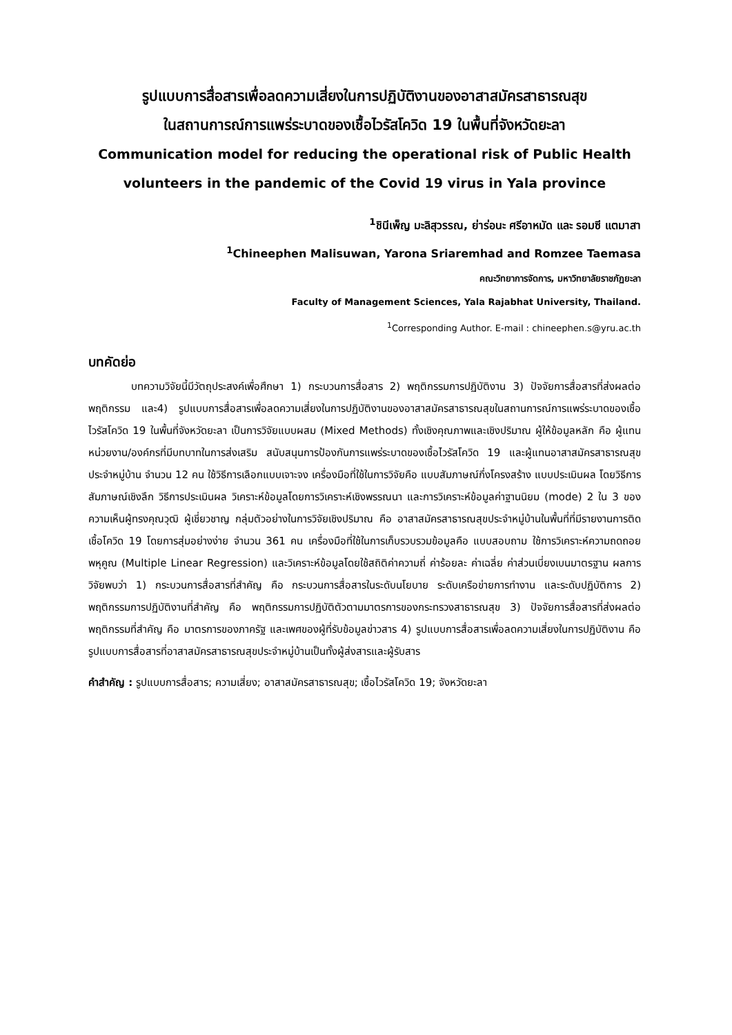รูปแบบการสื่อสารเพื่อลดความเสี่ยงในการปฏิบัติงานของอาสาสมัครสาธารณสุข
ในสถานการณ์การแพร่ระบาดของเชื้อไวรัสโควิด 19 ในพื้นที่จังหวัดยะลา
Communication model for reducing the operational risk of Public Health
volunteers in the pandemic of the Covid 19 virus in Yala province
<sup>1</sup> ชินีเพ็ญ มะลิสุวรรณ, ย่าร่อนะ ศรีอาหมัด และ รอมซี แตมาสา
<sup>1</sup> Chineephen Malisuwan, Yarona Sriaremhad and Romzee Taemasa
คณะวิทยาการจัดการ, มหาวิทยาลัยราชภัฏยะลา
Faculty of Management Sciences, Yala Rajabhat University, Thailand.
<sup>1</sup> Corresponding Author. E-mail : chineephen.s@yru.ac.th
บทคัดย่อ
บทความวิจัยนี้มีวัตถุประสงค์เพื่อศึกษา 1) กระบวนการสื่อสาร 2) พฤติกรรมการปฏิบัติงาน 3) ปัจจัยการสื่อสารที่ส่งผลต่อพฤติกรรม และ4) รูปแบบการสื่อสารเพื่อลดความเสี่ยงในการปฏิบัติงานของอาสาสมัครสาธารณสุขในสถานการณ์การแพร่ระบาดของเชื้อไวรัสโควิด 19 ในพื้นที่จังหวัดยะลา เป็นการวิจัยแบบผสม (Mixed Methods) ทั้งเชิงคุณภาพและเชิงปริมาณ ผู้ให้ข้อมูลหลัก คือ ผู้แทนหน่วยงาน/องค์กรที่มีบทบาทในการส่งเสริม สนับสนุนการป้องกันการแพร่ระบาดของเชื้อไวรัสโควิด 19 และผู้แทนอาสาสมัครสาธารณสุขประจำหมู่บ้าน จำนวน 12 คน ใช้วิธีการเลือกแบบเจาะจง เครื่องมือที่ใช้ในการวิจัยคือ แบบสัมภาษณ์กึ่งโครงสร้าง แบบประเมินผล โดยวิธีการสัมภาษณ์เชิงลึก วิธีการประเมินผล วิเคราะห์ข้อมูลโดยการวิเคราะห์เชิงพรรณนา และการวิเคราะห์ข้อมูลค่าฐานนิยม (mode) 2 ใน 3 ของความเห็นผู้ทรงคุณวุฒิ ผู้เชี่ยวชาญ กลุ่มตัวอย่างในการวิจัยเชิงปริมาณ คือ อาสาสมัครสาธารณสุขประจำหมู่บ้านในพื้นที่ที่มีรายงานการติดเชื้อโควิด 19 โดยการสุ่มอย่างง่าย จำนวน 361 คน เครื่องมือที่ใช้ในการเก็บรวบรวมข้อมูลคือ แบบสอบถาม ใช้การวิเคราะห์ความถดถอยพหุคูณ (Multiple Linear Regression) และวิเคราะห์ข้อมูลโดยใช้สถิติค่าความถี่ ค่าร้อยละ ค่าเฉลี่ย ค่าส่วนเบี่ยงเบนมาตรฐาน ผลการวิจัยพบว่า 1) กระบวนการสื่อสารที่สำคัญ คือ กระบวนการสื่อสารในระดับนโยบาย ระดับเครือข่ายการทำงาน และระดับปฏิบัติการ 2) พฤติกรรมการปฏิบัติงานที่สำคัญ คือ พฤติกรรมการปฏิบัติตัวตามมาตรการของกระทรวงสาธารณสุข 3) ปัจจัยการสื่อสารที่ส่งผลต่อพฤติกรรมที่สำคัญ คือ มาตรการของภาครัฐ และเพศของผู้ที่รับข้อมูลข่าวสาร 4) รูปแบบการสื่อสารเพื่อลดความเสี่ยงในการปฏิบัติงาน คือ รูปแบบการสื่อสารที่อาสาสมัครสาธารณสุขประจำหมู่บ้านเป็นทั้งผู้ส่งสารและผู้รับสาร
คำสำคัญ : รูปแบบการสื่อสาร; ความเสี่ยง; อาสาสมัครสาธารณสุข; เชื้อไวรัสโควิด 19; จังหวัดยะลา